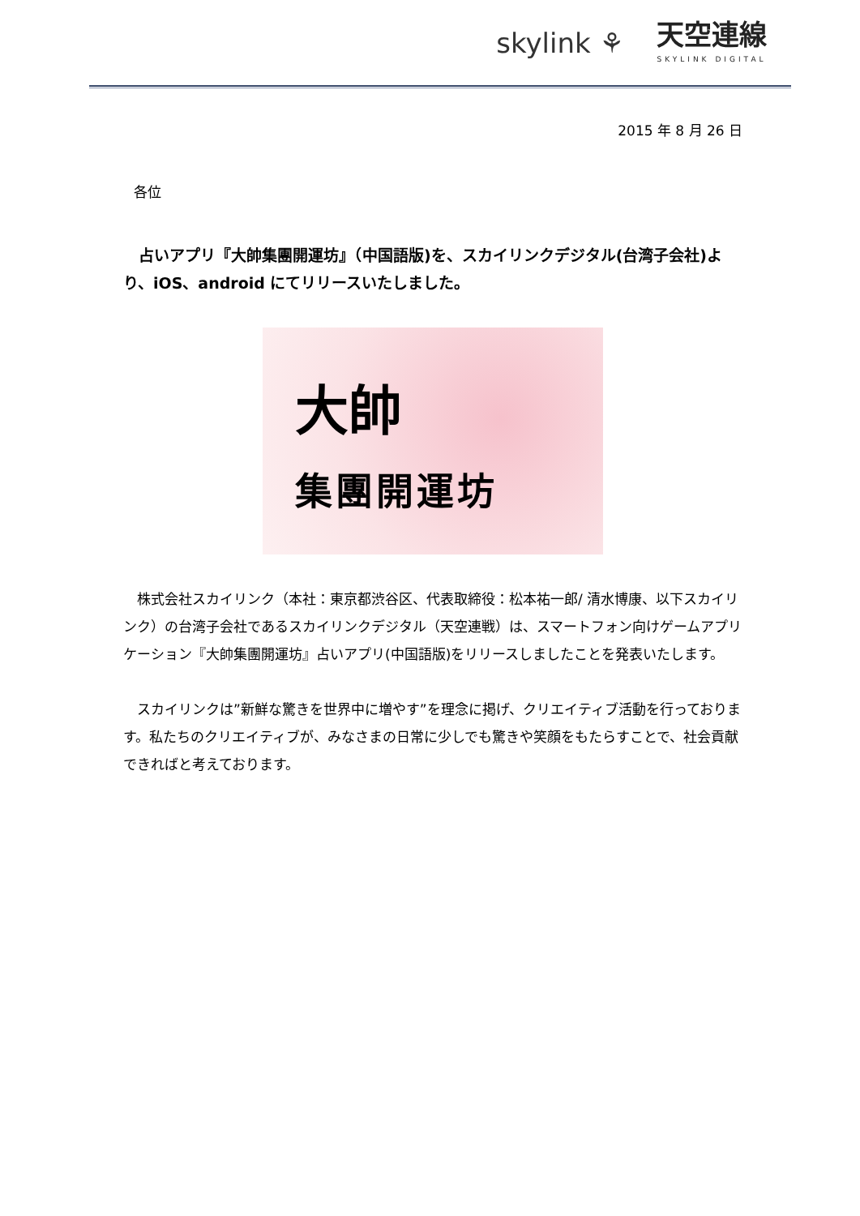skylink ⚘
天空連線
SKYLINK DIGITAL
2015 年 8 月 26 日
各位
　占いアプリ『大帥集團開運坊』（中国語版)を、スカイリンクデジタル(台湾子会社)より、iOS、android にてリリースいたしました。
大帥
集團開運坊
　株式会社スカイリンク（本社：東京都渋谷区、代表取締役：松本祐一郎/ 清水博康、以下スカイリンク）の台湾子会社であるスカイリンクデジタル（天空連戦）は、スマートフォン向けゲームアプリケーション『大帥集團開運坊』占いアプリ(中国語版)をリリースしましたことを発表いたします。
　スカイリンクは”新鮮な驚きを世界中に増やす”を理念に掲げ、クリエイティブ活動を行っております。私たちのクリエイティブが、みなさまの日常に少しでも驚きや笑顔をもたらすことで、社会貢献できればと考えております。